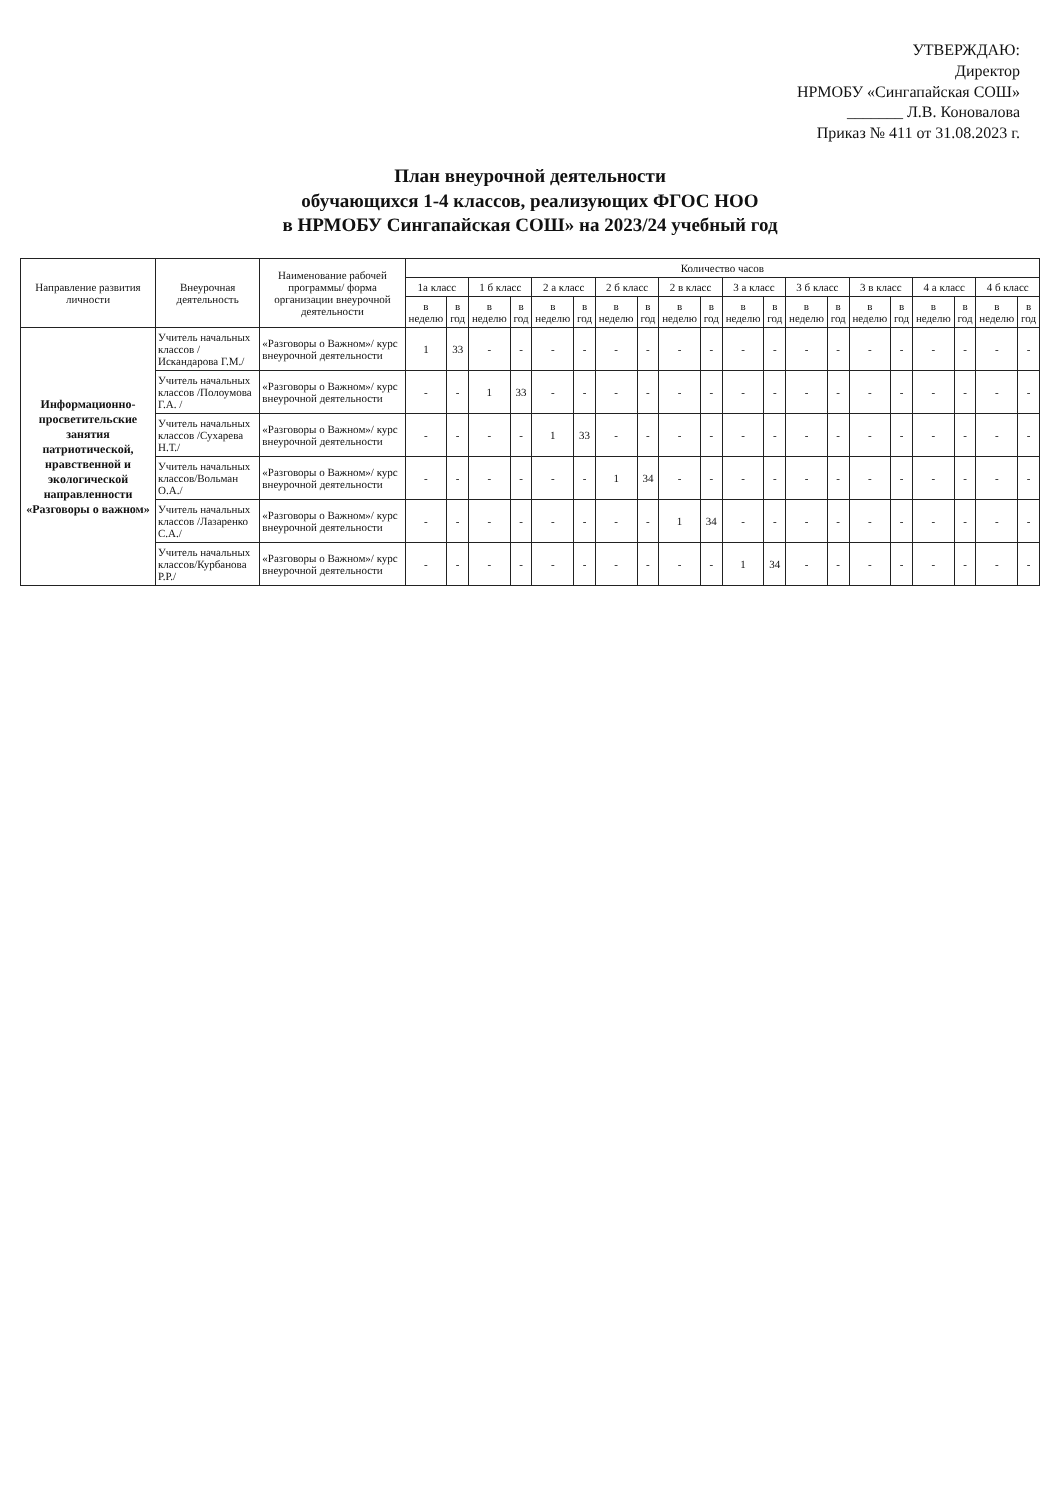УТВЕРЖДАЮ:
Директор
НРМОБУ «Сингапайская СОШ»
_______ Л.В. Коновалова
Приказ № 411 от 31.08.2023 г.
План внеурочной деятельности
обучающихся 1-4 классов, реализующих ФГОС НОО
в НРМОБУ Сингапайская СОШ» на 2023/24 учебный год
| Направление развития личности | Внеурочная деятельность | Наименование рабочей программы/ форма организации внеурочной деятельности | Количество часов | | | | | | | | | | | | | | | | | | | |
| --- | --- | --- | --- | --- | --- | --- | --- | --- | --- | --- | --- | --- | --- | --- | --- | --- | --- | --- | --- | --- | --- | --- |
| | | | 1а класс | | 1 б класс | | 2 а класс | | 2 б класс | | 2 в класс | | 3 а класс | | 3 б класс | | 3 в класс | | 4 а класс | | 4 б класс | |
| | | | в неделю | в год | в неделю | в год | в неделю | в год | в неделю | в год | в неделю | в год | в неделю | в год | в неделю | в год | в неделю | в год | в неделю | в год | в неделю | в год |
| Информационно-просветительские занятия патриотической, нравственной и экологической направленности «Разговоры о важном» | Учитель начальных классов / Искандарова Г.М./ | «Разговоры о Важном»/ курс внеурочной деятельности | 1 | 33 | - | - | - | - | - | - | - | - | - | - | - | - | - | - | - | - | - | - |
| | Учитель начальных классов /Полоумова Г.А. / | «Разговоры о Важном»/ курс внеурочной деятельности | - | - | 1 | 33 | - | - | - | - | - | - | - | - | - | - | - | - | - | - | - | - |
| | Учитель начальных классов /Сухарева Н.Т./ | «Разговоры о Важном»/ курс внеурочной деятельности | - | - | - | - | 1 | 33 | - | - | - | - | - | - | - | - | - | - | - | - | - | - |
| | Учитель начальных классов/Вольман О.А./ | «Разговоры о Важном»/ курс внеурочной деятельности | - | - | - | - | - | - | 1 | 34 | - | - | - | - | - | - | - | - | - | - | - | - |
| | Учитель начальных классов /Лазаренко С.А./ | «Разговоры о Важном»/ курс внеурочной деятельности | - | - | - | - | - | - | - | - | 1 | 34 | - | - | - | - | - | - | - | - | - | - |
| | Учитель начальных классов/Курбанова Р.Р./ | «Разговоры о Важном»/ курс внеурочной деятельности | - | - | - | - | - | - | - | - | - | - | 1 | 34 | - | - | - | - | - | - | - | - |